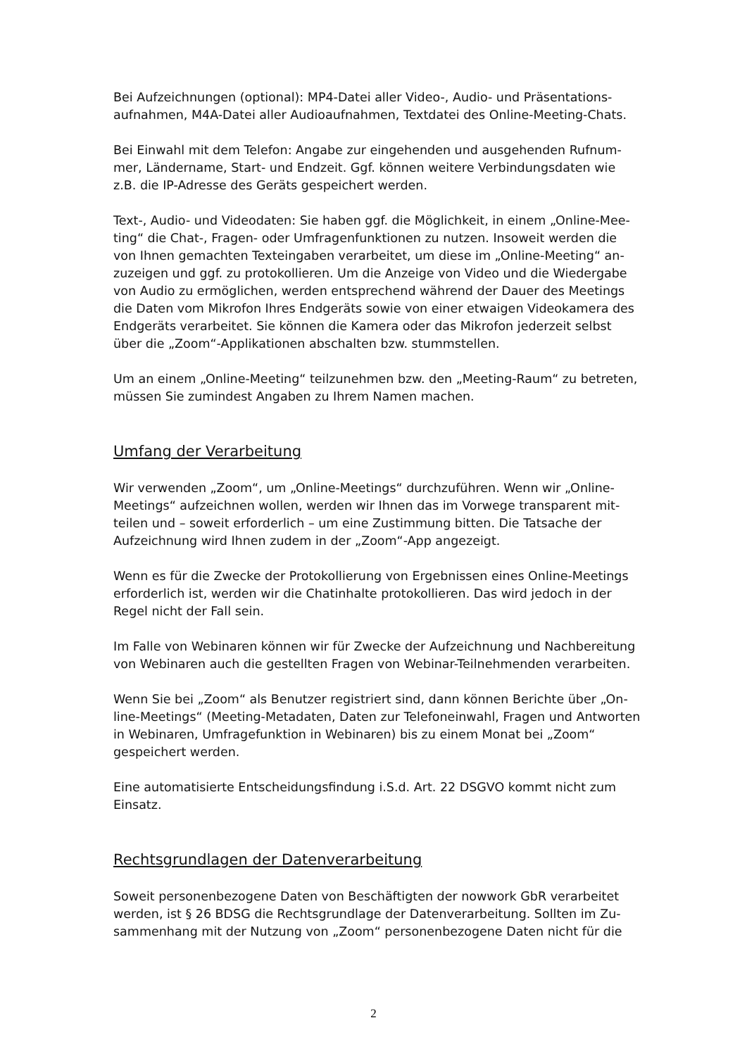Bei Aufzeichnungen (optional): MP4-Datei aller Video-, Audio- und Präsentations­aufnahmen, M4A-Datei aller Audioaufnahmen, Textdatei des Online-Meeting-Chats.
Bei Einwahl mit dem Telefon: Angabe zur eingehenden und ausgehenden Rufnum­mer, Ländername, Start- und Endzeit. Ggf. können weitere Verbindungsdaten wie z.B. die IP-Adresse des Geräts gespeichert werden.
Text-, Audio- und Videodaten: Sie haben ggf. die Möglichkeit, in einem „Online-Mee­ting“ die Chat-, Fragen- oder Umfragenfunktionen zu nutzen. Insoweit werden die von Ihnen gemachten Texteingaben verarbeitet, um diese im „Online-Meeting“ an­zuzeigen und ggf. zu protokollieren. Um die Anzeige von Video und die Wieder­gabe von Audio zu ermöglichen, werden entsprechend während der Dauer des Meetings die Daten vom Mikrofon Ihres Endgeräts sowie von einer etwaigen Video­kamera des Endgeräts verarbeitet. Sie können die Kamera oder das Mikrofon jeder­zeit selbst über die „Zoom“-Applikationen abschalten bzw. stummstellen.
Um an einem „Online-Meeting“ teilzunehmen bzw. den „Meeting-Raum“ zu betreten, müssen Sie zumindest Angaben zu Ihrem Namen machen.
Umfang der Verarbeitung
Wir verwenden „Zoom“, um „Online-Meetings“ durchzuführen. Wenn wir „Online-Meetings“ aufzeichnen wollen, werden wir Ihnen das im Vorwege transparent mit­teilen und – soweit erforderlich – um eine Zustimmung bitten. Die Tatsache der Aufzeichnung wird Ihnen zudem in der „Zoom“-App angezeigt.
Wenn es für die Zwecke der Protokollierung von Ergebnissen eines Online-Mee­tings erforderlich ist, werden wir die Chatinhalte protokollieren. Das wird jedoch in der Regel nicht der Fall sein.
Im Falle von Webinaren können wir für Zwecke der Aufzeichnung und Nachberei­tung von Webinaren auch die gestellten Fragen von Webinar-Teilnehmenden verar­beiten.
Wenn Sie bei „Zoom“ als Benutzer registriert sind, dann können Berichte über „On­line-Meetings“ (Meeting-Metadaten, Daten zur Telefoneinwahl, Fragen und Antwor­ten in Webinaren, Umfragefunktion in Webinaren) bis zu einem Monat bei „Zoom“ gespeichert werden.
Eine automatisierte Entscheidungsfindung i.S.d. Art. 22 DSGVO kommt nicht zum Einsatz.
Rechtsgrundlagen der Datenverarbeitung
Soweit personenbezogene Daten von Beschäftigten der nowwork GbR verarbeitet werden, ist § 26 BDSG die Rechtsgrundlage der Datenverarbeitung. Sollten im Zu­sammenhang mit der Nutzung von „Zoom“ personenbezogene Daten nicht für die
2